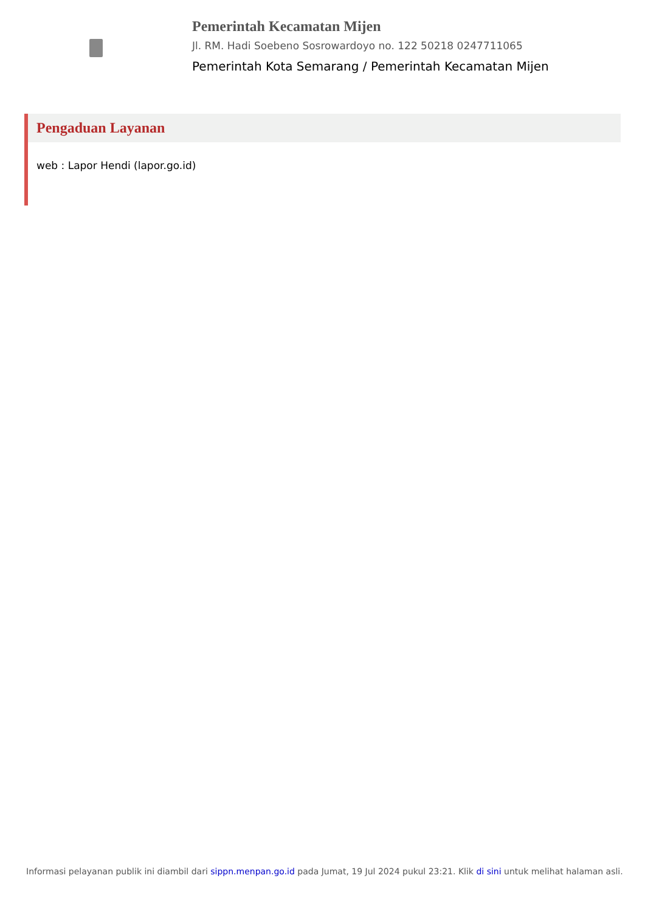Pemerintah Kecamatan Mijen
Jl. RM. Hadi Soebeno Sosrowardoyo no. 122 50218 0247711065
Pemerintah Kota Semarang / Pemerintah Kecamatan Mijen
Pengaduan Layanan
web : Lapor Hendi (lapor.go.id)
Informasi pelayanan publik ini diambil dari sippn.menpan.go.id pada Jumat, 19 Jul 2024 pukul 23:21. Klik di sini untuk melihat halaman asli.